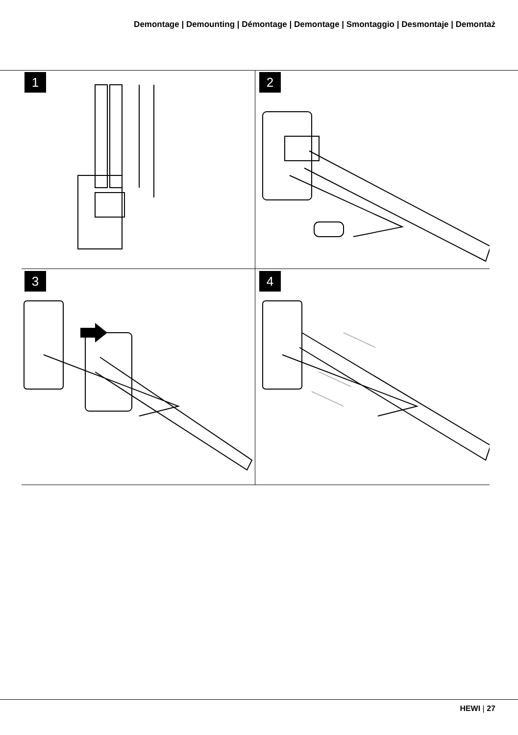Demontage | Demounting | Démontage | Demontage | Smontaggio | Desmontaje | Demontaż
1
2
3
4
HEWI | 27